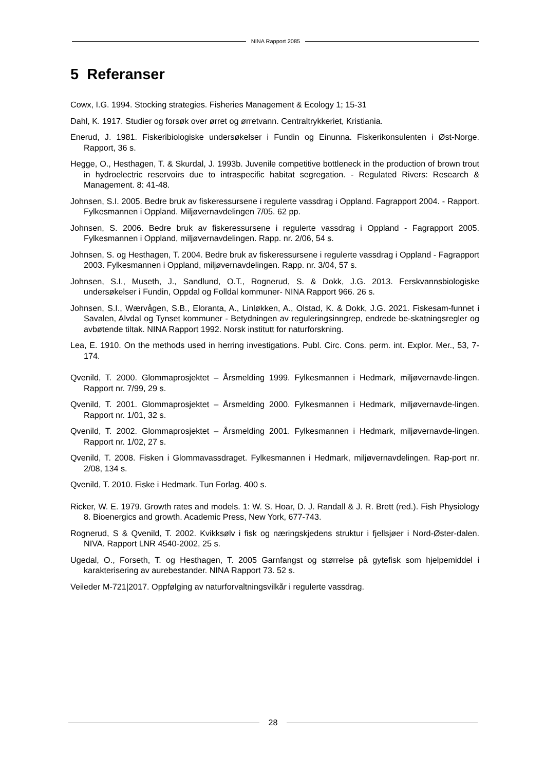NINA Rapport 2085
5 Referanser
Cowx, I.G. 1994. Stocking strategies. Fisheries Management & Ecology 1; 15-31
Dahl, K. 1917. Studier og forsøk over ørret og ørretvann. Centraltrykkeriet, Kristiania.
Enerud, J. 1981. Fiskeribiologiske undersøkelser i Fundin og Einunna. Fiskerikonsulenten i Øst-Norge. Rapport, 36 s.
Hegge, O., Hesthagen, T. & Skurdal, J. 1993b. Juvenile competitive bottleneck in the production of brown trout in hydroelectric reservoirs due to intraspecific habitat segregation. - Regulated Rivers: Research & Management. 8: 41-48.
Johnsen, S.I. 2005. Bedre bruk av fiskeressursene i regulerte vassdrag i Oppland. Fagrapport 2004. - Rapport. Fylkesmannen i Oppland. Miljøvernavdelingen 7/05. 62 pp.
Johnsen, S. 2006. Bedre bruk av fiskeressursene i regulerte vassdrag i Oppland - Fagrapport 2005. Fylkesmannen i Oppland, miljøvernavdelingen. Rapp. nr. 2/06, 54 s.
Johnsen, S. og Hesthagen, T. 2004. Bedre bruk av fiskeressursene i regulerte vassdrag i Oppland - Fagrapport 2003. Fylkesmannen i Oppland, miljøvernavdelingen. Rapp. nr. 3/04, 57 s.
Johnsen, S.I., Museth, J., Sandlund, O.T., Rognerud, S. & Dokk, J.G. 2013. Ferskvannsbiologiske undersøkelser i Fundin, Oppdal og Folldal kommuner- NINA Rapport 966. 26 s.
Johnsen, S.I., Wærvågen, S.B., Eloranta, A., Linløkken, A., Olstad, K. & Dokk, J.G. 2021. Fiskesam-funnet i Savalen, Alvdal og Tynset kommuner - Betydningen av reguleringsinngrep, endrede be-skatningsregler og avbøtende tiltak. NINA Rapport 1992. Norsk institutt for naturforskning.
Lea, E. 1910. On the methods used in herring investigations. Publ. Circ. Cons. perm. int. Explor. Mer., 53, 7-174.
Qvenild, T. 2000. Glommaprosjektet – Årsmelding 1999. Fylkesmannen i Hedmark, miljøvernavde-lingen. Rapport nr. 7/99, 29 s.
Qvenild, T. 2001. Glommaprosjektet – Årsmelding 2000. Fylkesmannen i Hedmark, miljøvernavde-lingen. Rapport nr. 1/01, 32 s.
Qvenild, T. 2002. Glommaprosjektet – Årsmelding 2001. Fylkesmannen i Hedmark, miljøvernavde-lingen. Rapport nr. 1/02, 27 s.
Qvenild, T. 2008. Fisken i Glommavassdraget. Fylkesmannen i Hedmark, miljøvernavdelingen. Rap-port nr. 2/08, 134 s.
Qvenild, T. 2010. Fiske i Hedmark. Tun Forlag. 400 s.
Ricker, W. E. 1979. Growth rates and models. 1: W. S. Hoar, D. J. Randall & J. R. Brett (red.). Fish Physiology 8. Bioenergics and growth. Academic Press, New York, 677-743.
Rognerud, S & Qvenild, T. 2002. Kvikksølv i fisk og næringskjedens struktur i fjellsjøer i Nord-Øster-dalen. NIVA. Rapport LNR 4540-2002, 25 s.
Ugedal, O., Forseth, T. og Hesthagen, T. 2005 Garnfangst og størrelse på gytefisk som hjelpemiddel i karakterisering av aurebestander. NINA Rapport 73. 52 s.
Veileder M-721|2017. Oppfølging av naturforvaltningsvilkår i regulerte vassdrag.
28